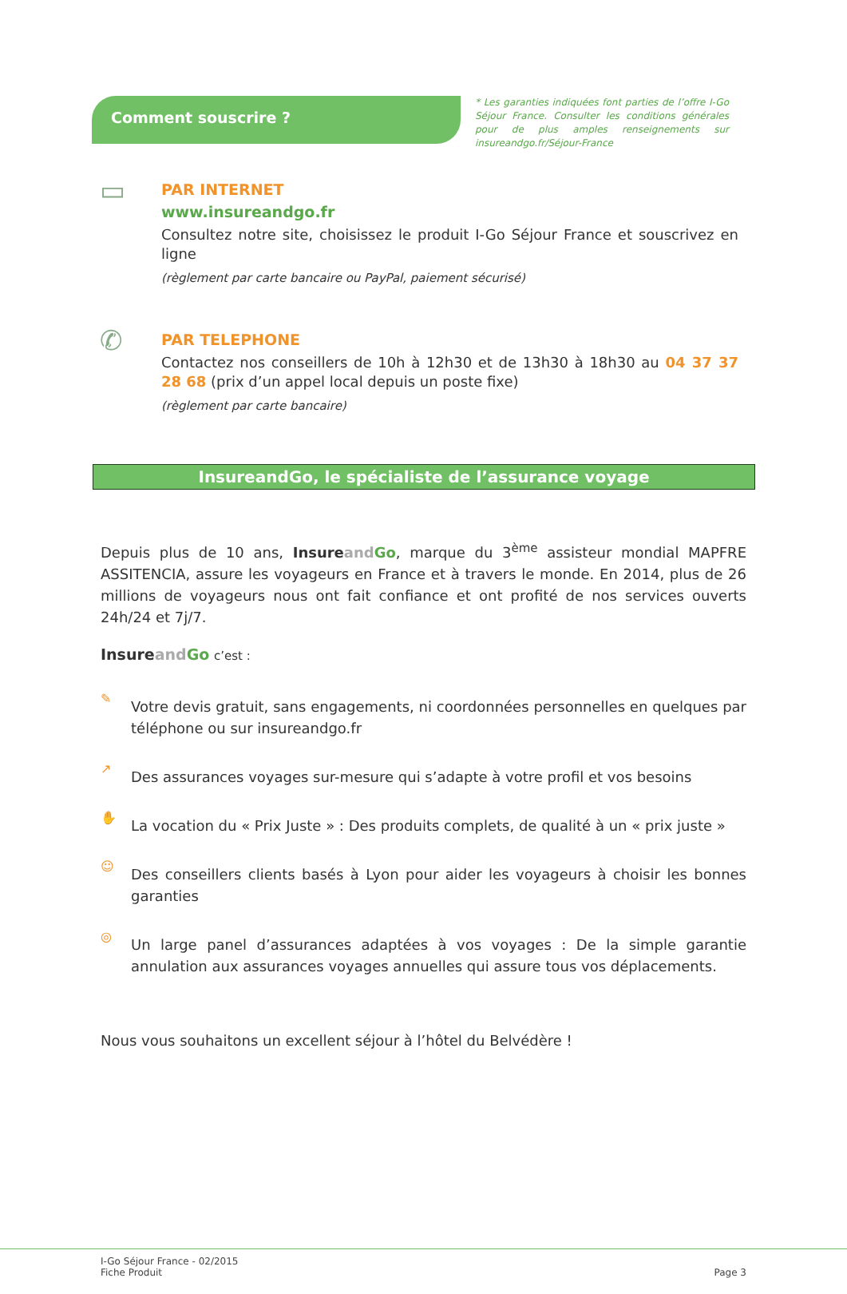Comment souscrire ?
* Les garanties indiquées font parties de l’offre I-Go Séjour France. Consulter les conditions générales pour de plus amples renseignements sur insureandgo.fr/Séjour-France
▭
PAR INTERNET
www.insureandgo.fr
Consultez notre site, choisissez le produit I-Go Séjour France et souscrivez en ligne
(règlement par carte bancaire ou PayPal, paiement sécurisé)
✆
PAR TELEPHONE
Contactez nos conseillers de 10h à 12h30 et de 13h30 à 18h30 au 04 37 37 28 68 (prix d’un appel local depuis un poste fixe)
(règlement par carte bancaire)
InsureandGo, le spécialiste de l’assurance voyage
Depuis plus de 10 ans, Insure and Go, marque du 3<sup>ème</sup> assisteur mondial MAPFRE ASSITENCIA, assure les voyageurs en France et à travers le monde. En 2014, plus de 26 millions de voyageurs nous ont fait confiance et ont profité de nos services ouverts 24h/24 et 7j/7.
Insure and Go c’est :
✎
Votre devis gratuit, sans engagements, ni coordonnées personnelles en quelques par téléphone ou sur insureandgo.fr
↗
Des assurances voyages sur-mesure qui s’adapte à votre profil et vos besoins
✋
La vocation du « Prix Juste » : Des produits complets, de qualité à un « prix juste »
☺
Des conseillers clients basés à Lyon pour aider les voyageurs à choisir les bonnes garanties
◎
Un large panel d’assurances adaptées à vos voyages : De la simple garantie annulation aux assurances voyages annuelles qui assure tous vos déplacements.
Nous vous souhaitons un excellent séjour à l’hôtel du Belvédère !
I-Go Séjour France - 02/2015
Fiche Produit Page 3